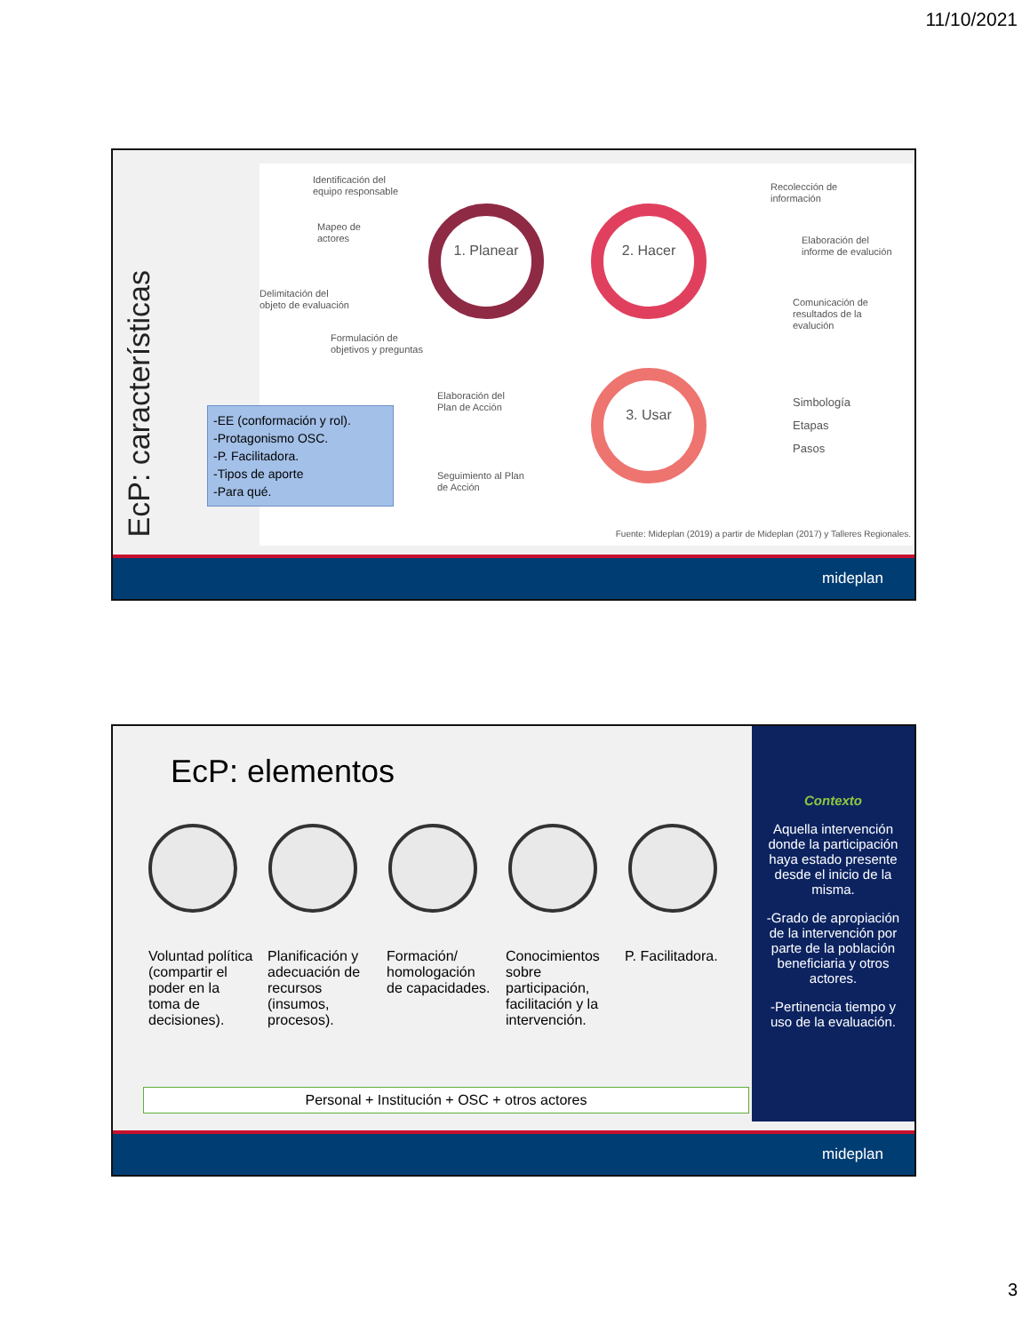11/10/2021
EcP: características
Identificación del
equipo responsable
Mapeo de
actores
Delimitación del
objeto de evaluación
Formulación de
objetivos y preguntas
1. Planear 2. Hacer
3. Usar
Recolección de
información
Elaboración del
informe de evalución
Comunicación de
resultados de la
evalución
Elaboración del
Plan de Acción
Seguimiento al Plan
de Acción
Simbología
Etapas
Pasos
Fuente: Mideplan (2019) a partir de Mideplan (2017) y Talleres Regionales.
-EE (conformación y rol).
-Protagonismo OSC.
-P. Facilitadora.
-Tipos de aporte
-Para qué.
mideplan
EcP: elementos
Voluntad política (compartir el poder en la toma de decisiones).
Planificación y adecuación de recursos (insumos, procesos).
Formación/ homologación de capacidades.
Conocimientos sobre participación, facilitación y la intervención.
P. Facilitadora.
Personal + Institución + OSC + otros actores
Contexto
Aquella intervención donde la participación haya estado presente desde el inicio de la misma.
-Grado de apropiación de la intervención por parte de la población beneficiaria y otros actores.
-Pertinencia tiempo y uso de la evaluación.
mideplan
3